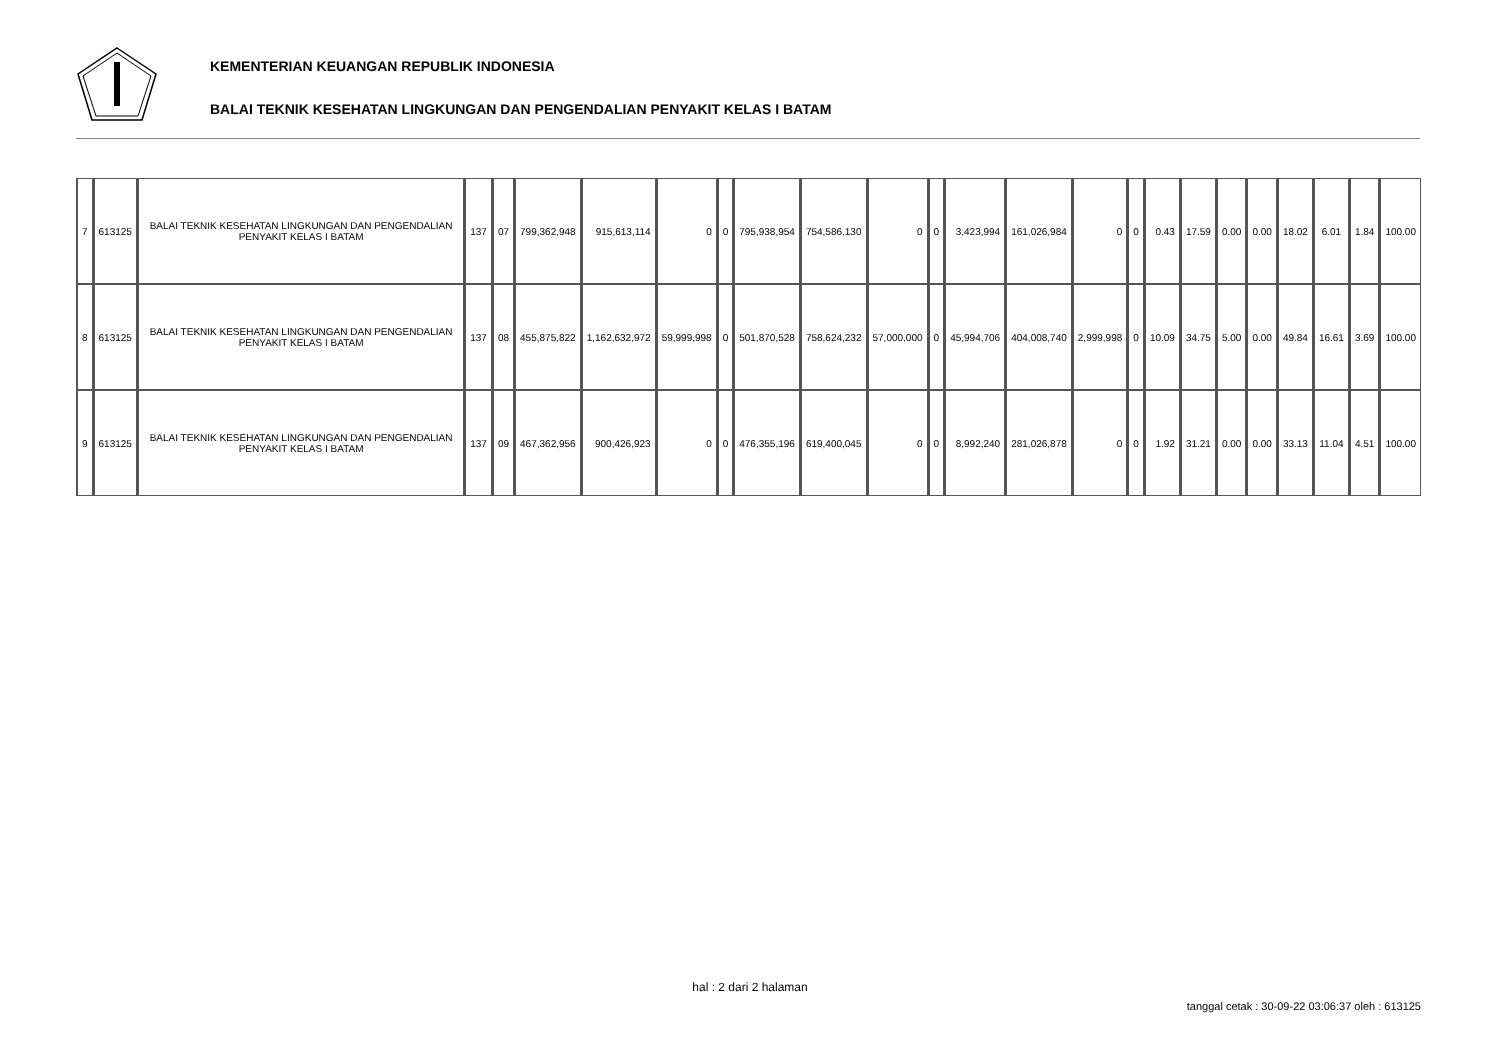KEMENTERIAN KEUANGAN REPUBLIK INDONESIA
BALAI TEKNIK KESEHATAN LINGKUNGAN DAN PENGENDALIAN PENYAKIT KELAS I BATAM
| 7 | 613125 | BALAI TEKNIK KESEHATAN LINGKUNGAN DAN PENGENDALIAN PENYAKIT KELAS I BATAM | 137 | 07 | 799,362,948 | 915,613,114 | 0 | 0 | 795,938,954 | 754,586,130 | 0 | 0 | 3,423,994 | 161,026,984 | 0 | 0 | 0.43 | 17.59 | 0.00 | 0.00 | 18.02 | 6.01 | 1.84 | 100.00 |
| 8 | 613125 | BALAI TEKNIK KESEHATAN LINGKUNGAN DAN PENGENDALIAN PENYAKIT KELAS I BATAM | 137 | 08 | 455,875,822 | 1,162,632,972 | 59,999,998 | 0 | 501,870,528 | 758,624,232 | 57,000,000 | 0 | 45,994,706 | 404,008,740 | 2,999,998 | 0 | 10.09 | 34.75 | 5.00 | 0.00 | 49.84 | 16.61 | 3.69 | 100.00 |
| 9 | 613125 | BALAI TEKNIK KESEHATAN LINGKUNGAN DAN PENGENDALIAN PENYAKIT KELAS I BATAM | 137 | 09 | 467,362,956 | 900,426,923 | 0 | 0 | 476,355,196 | 619,400,045 | 0 | 0 | 8,992,240 | 281,026,878 | 0 | 0 | 1.92 | 31.21 | 0.00 | 0.00 | 33.13 | 11.04 | 4.51 | 100.00 |
hal : 2 dari 2 halaman
tanggal cetak : 30-09-22 03:06:37 oleh : 613125